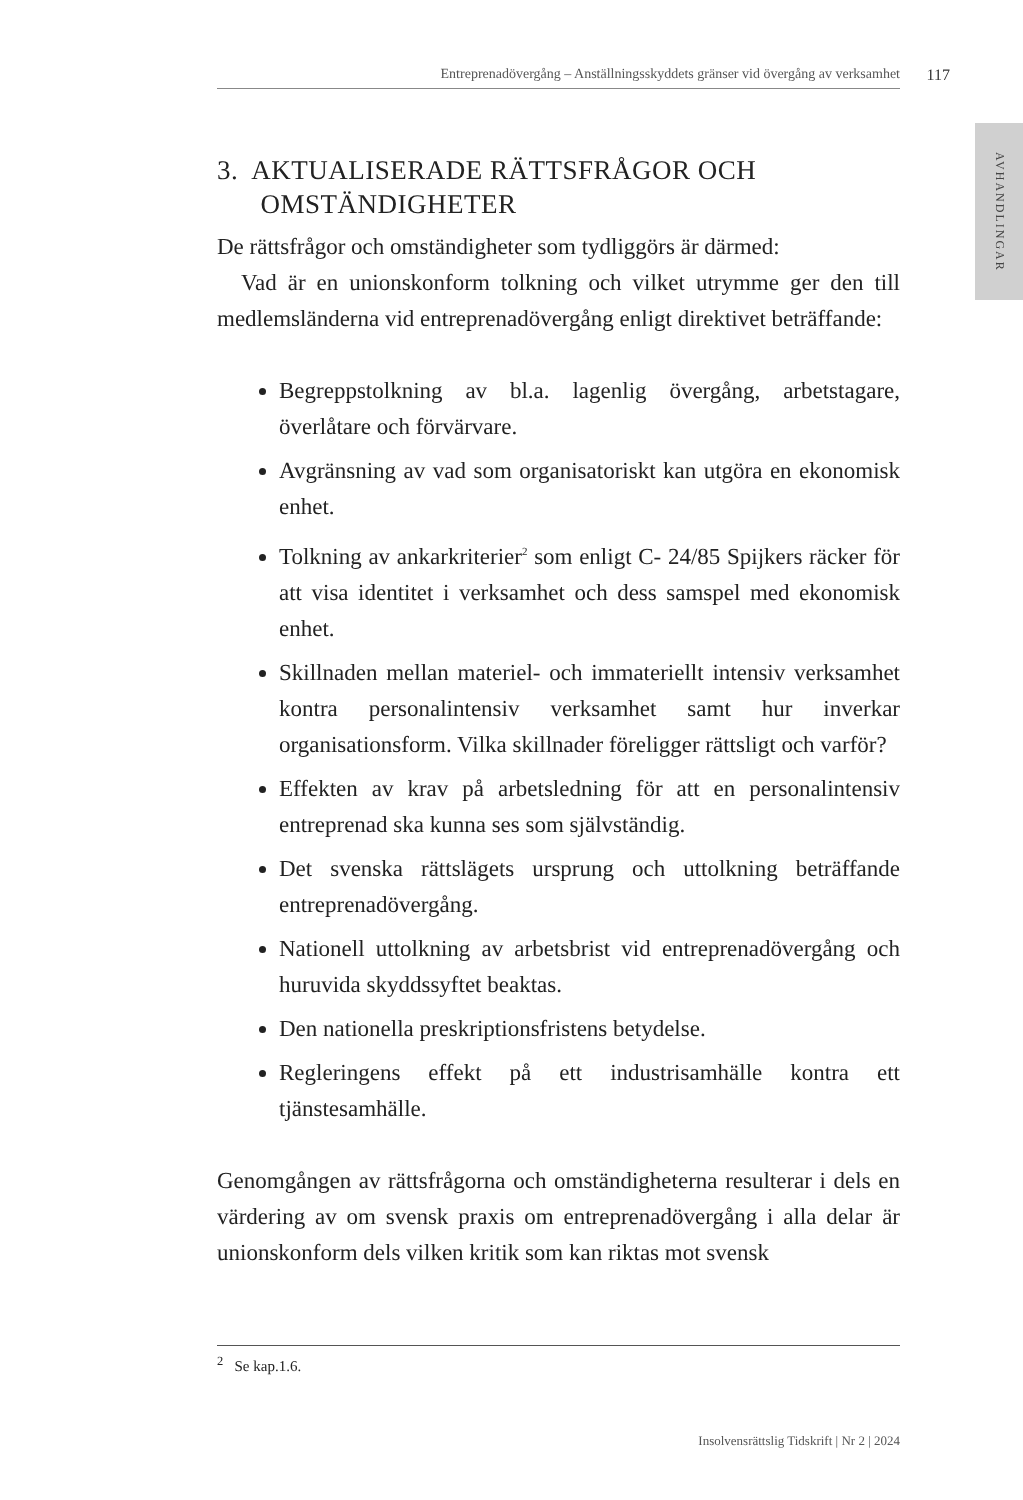Entreprenadövergång – Anställningsskyddets gränser vid övergång av verksamhet 117
3. AKTUALISERADE RÄTTSFRÅGOR OCH
OMSTÄNDIGHETER
De rättsfrågor och omständigheter som tydliggörs är därmed:
Vad är en unionskonform tolkning och vilket utrymme ger den till medlemsländerna vid entreprenadövergång enligt direktivet beträffande:
Begreppstolkning av bl.a. lagenlig övergång, arbetstagare, överlåtare och förvärvare.
Avgränsning av vad som organisatoriskt kan utgöra en ekonomisk enhet.
Tolkning av ankarkriterier<sup>2</sup> som enligt C- 24/85 Spijkers räcker för att visa identitet i verksamhet och dess samspel med ekonomisk enhet.
Skillnaden mellan materiel- och immateriellt intensiv verksamhet kontra personalintensiv verksamhet samt hur inverkar organisationsform. Vilka skillnader föreligger rättsligt och varför?
Effekten av krav på arbetsledning för att en personalintensiv entreprenad ska kunna ses som självständig.
Det svenska rättslägets ursprung och uttolkning beträffande entreprenadövergång.
Nationell uttolkning av arbetsbrist vid entreprenadövergång och huruvida skyddssyftet beaktas.
Den nationella preskriptionsfristens betydelse.
Regleringens effekt på ett industrisamhälle kontra ett tjänstesamhälle.
Genomgången av rättsfrågorna och omständigheterna resulterar i dels en värdering av om svensk praxis om entreprenadövergång i alla delar är unionskonform dels vilken kritik som kan riktas mot svensk
<sup>2</sup> Se kap.1.6.
Insolvensrättslig Tidskrift | Nr 2 | 2024
AVHANDLINGAR